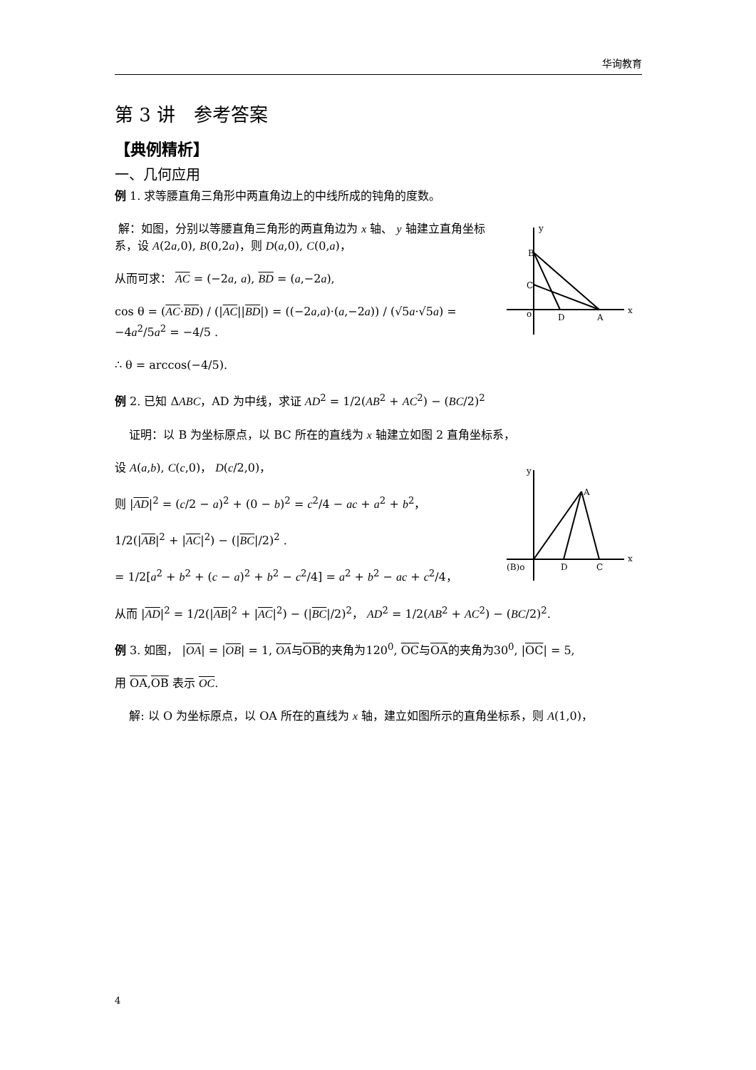华询教育
第 3 讲　参考答案
【典例精析】
一、几何应用
例 1. 求等腰直角三角形中两直角边上的中线所成的钝角的度数。
B
C
o
D
A
x
y
解：如图，分别以等腰直角三角形的两直角边为 x 轴、 y 轴建立直角坐标系，设 A(2a,0), B(0,2a)，则 D(a,0), C(0,a)，
从而可求： AC = (−2a, a), BD = (a,−2a),
cos θ = (AC·BD) / (|AC||BD|) = ((−2a,a)·(a,−2a)) / (√5a·√5a) = −4a<sup>2</sup>/5a<sup>2</sup> = −4/5 .
∴ θ = arccos(−4/5).
例 2. 已知 ΔABC，AD 为中线，求证 AD<sup>2</sup> = 1/2(AB<sup>2</sup> + AC<sup>2</sup>) − (BC/2)<sup>2</sup>
证明：以 B 为坐标原点，以 BC 所在的直线为 x 轴建立如图 2 直角坐标系，
(B)o
D
C
A
x
y
设 A(a,b), C(c,0)， D(c/2,0)，
则 |AD|<sup>2</sup> = (c/2 − a)<sup>2</sup> + (0 − b)<sup>2</sup> = c<sup>2</sup>/4 − ac + a<sup>2</sup> + b<sup>2</sup>，
1/2(|AB|<sup>2</sup> + |AC|<sup>2</sup>) − (|BC|/2)<sup>2</sup> .
= 1/2[a<sup>2</sup> + b<sup>2</sup> + (c − a)<sup>2</sup> + b<sup>2</sup> − c<sup>2</sup>/4] = a<sup>2</sup> + b<sup>2</sup> − ac + c<sup>2</sup>/4，
从而 |AD|<sup>2</sup> = 1/2(|AB|<sup>2</sup> + |AC|<sup>2</sup>) − (|BC|/2)<sup>2</sup>， AD<sup>2</sup> = 1/2(AB<sup>2</sup> + AC<sup>2</sup>) − (BC/2)<sup>2</sup>.
例 3. 如图， |OA| = |OB| = 1, OA与OB的夹角为120<sup>0</sup>, OC与OA的夹角为30<sup>0</sup>, |OC| = 5,
用 OA,OB 表示 OC.
解: 以 O 为坐标原点，以 OA 所在的直线为 x 轴，建立如图所示的直角坐标系，则 A(1,0)，
4